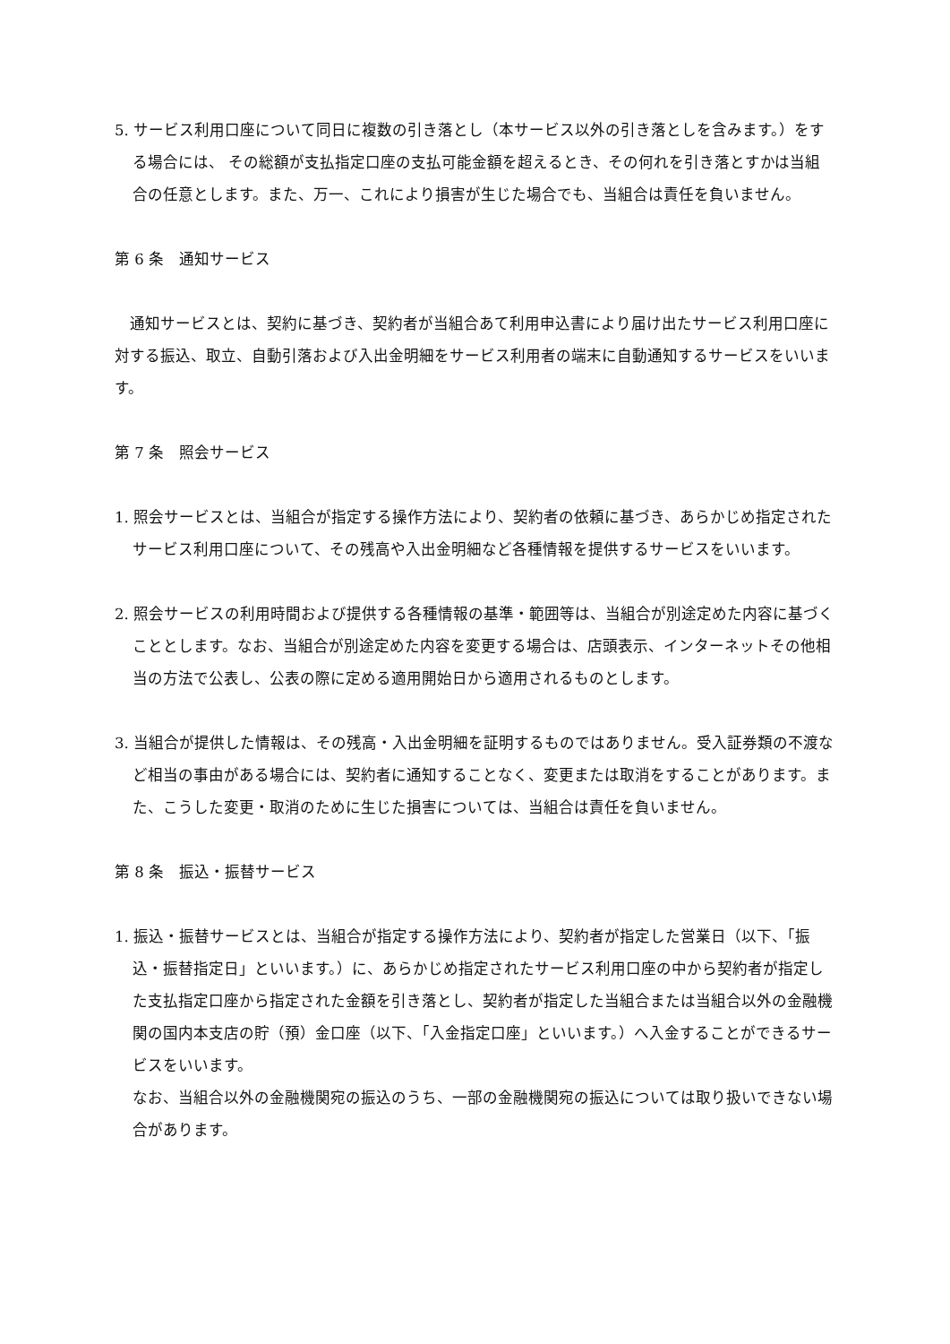5. サービス利用口座について同日に複数の引き落とし（本サービス以外の引き落としを含みます。）をする場合には、 その総額が支払指定口座の支払可能金額を超えるとき、その何れを引き落とすかは当組合の任意とします。また、万一、これにより損害が生じた場合でも、当組合は責任を負いません。
第 6 条　通知サービス
通知サービスとは、契約に基づき、契約者が当組合あて利用申込書により届け出たサービス利用口座に対する振込、取立、自動引落および入出金明細をサービス利用者の端末に自動通知するサービスをいいます。
第 7 条　照会サービス
1. 照会サービスとは、当組合が指定する操作方法により、契約者の依頼に基づき、あらかじめ指定されたサービス利用口座について、その残高や入出金明細など各種情報を提供するサービスをいいます。
2. 照会サービスの利用時間および提供する各種情報の基準・範囲等は、当組合が別途定めた内容に基づくこととします。なお、当組合が別途定めた内容を変更する場合は、店頭表示、インターネットその他相当の方法で公表し、公表の際に定める適用開始日から適用されるものとします。
3. 当組合が提供した情報は、その残高・入出金明細を証明するものではありません。受入証券類の不渡など相当の事由がある場合には、契約者に通知することなく、変更または取消をすることがあります。また、こうした変更・取消のために生じた損害については、当組合は責任を負いません。
第 8 条　振込・振替サービス
1. 振込・振替サービスとは、当組合が指定する操作方法により、契約者が指定した営業日（以下、「振込・振替指定日」といいます。）に、あらかじめ指定されたサービス利用口座の中から契約者が指定した支払指定口座から指定された金額を引き落とし、契約者が指定した当組合または当組合以外の金融機関の国内本支店の貯（預）金口座（以下、「入金指定口座」といいます。）へ入金することができるサービスをいいます。
なお、当組合以外の金融機関宛の振込のうち、一部の金融機関宛の振込については取り扱いできない場合があります。